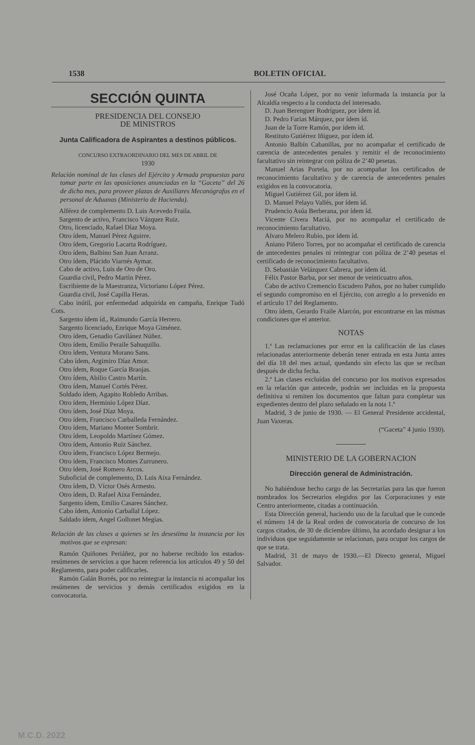1538 BOLETIN OFICIAL
SECCIÓN QUINTA
PRESIDENCIA DEL CONSEJO
DE MINISTROS
Junta Calificadora de Aspirantes a destinos públicos.
CONCURSO EXTRAORDINARIO DEL MES DE ABRIL DE
1930
Relación nominal de las clases del Ejército y Armada propuestas para tomar parte en las oposiciones anunciadas en la “Gaceta” del 26 de dicho mes, para proveer plazas de Auxiliares Mecanógrafos en el personal de Aduanas (Ministerio de Hacienda).
Alférez de complemento D. Luis Acevedo Fraila.
Sargento de activo, Francisco Vázquez Ruiz.
Otro, licenciado, Rafael Díaz Moya.
Otro ídem, Manuel Pérez Aguirre.
Otro ídem, Gregorio Lacarta Rodríguez.
Otro ídem, Balbino San Juan Arranz.
Otro ídem, Plácido Viarnés Aymar.
Cabo de activo, Luis de Oro de Oro.
Guardia civil, Pedro Martín Pérez.
Escribiente de la Maestranza, Victoriano López Pérez.
Guardia civil, José Capilla Heras.
Cabo inútil, por enfermedad adquirida en campaña, Enrique Tudó Cots.
Sargento ídem íd., Raimundo García Herrero.
Sargento licenciado, Enrique Moya Giménez.
Otro ídem, Genadio Gavilánez Núñez.
Otro ídem, Emilio Peraile Sahuquillo.
Otro ídem, Ventura Morano Sans.
Cabo ídem, Argimiro Díaz Amor.
Otro ídem, Roque García Braojas.
Otro ídem, Abilio Castro Martín.
Otro ídem, Manuel Cortés Pérez.
Soldado ídem, Agapito Robledo Arribas.
Otro ídem, Herminio López Díaz.
Otro ídem, José Díaz Moya.
Otro ídem, Francisco Carballeda Fernández.
Otro ídem, Mariano Monter Sombrir.
Otro ídem, Leopoldo Martínez Gómez.
Otro ídem, Antonio Ruiz Sánchez.
Otro ídem, Francisco López Bermejo.
Otro ídem, Francisco Montes Zurrunero.
Otro ídem, José Romero Arcos.
Suboficial de complemento, D. Luis Aixa Fernández.
Otro ídem, D. Víctor Osés Armesto.
Otro ídem, D. Rafael Aixa Fernández.
Sargento ídem, Emilio Casares Sánchez.
Cabo ídem, Antonio Carballal López.
Saldado ídem, Angel Gollonet Megías.
Relación de las clases a quienes se les desestima la instancia por los motivos que se expresan:
Ramón Quiñones Periáñez, por no haberse recibido los estados-resúmenes de servicios a que hacen referencia los artículos 49 y 50 del Reglamento, para poder calificarles.
Ramón Galán Borrés, por no reintegrar la instancia ni acompañar los resúmenes de servicios y demás certificados exigidos en la convocatoria.
José Ocaña López, por no venir informada la instancia por la Alcaldía respecto a la conducta del interesado.
D. Juan Berenguer Rodríguez, por ídem íd.
D. Pedro Farias Márquez, por ídem íd.
Juan de la Torre Ramón, por ídem íd.
Restituto Gutiérrez Iñiguez, por ídem íd.
Antonio Balbín Cabanillas, por no acompañar el certificado de carencia de antecedentes penales y remitir el de reconocimiento facultativo sin reintegrar con póliza de 2’40 pesetas.
Manuel Arias Portela, por no acompañar los certificados de reconocimiento facultativo y de carencia de antecedentes penales exigidos en la convocatoria.
Miguel Gutiérrez Gil, por ídem íd.
D. Manuel Pelayo Vallés, por ídem íd.
Prudencio Asúa Berberana, por ídem íd.
Vicente Civera Maciá, por no acompañar el certificado de reconocimiento facultativo.
Alvaro Melero Rubio, por ídem íd.
Aniano Piñero Torres, por no acompañar el certificado de carencia de antecedentes penales ni reintegrar con póliza de 2’40 pesetas el certificado de reconocimiento facultativo.
D. Sebastián Velázquez Cabrera, por ídem íd.
Félix Pastor Barba, por ser menor de veinticuatro años.
Cabo de activo Cremencio Escudero Paños, por no haber cumplido el segundo compromiso en el Ejército, con arreglo a lo prevenido en el artículo 17 del Reglamento.
Otro ídem, Gerardo Fraile Alarcón, por encontrarse en las mismas condiciones que el anterior.
NOTAS
1.ª Las reclamaciones por error en la calificación de las clases relacionadas anteriormente deberán tener entrada en esta Junta antes del día 18 del mes actual, quedando sin efecto las que se reciban después de dicha fecha.
2.ª Las clases excluídas del concurso por los motivos expresados en la relación que antecede, podrán ser incluidas en la propuesta definitiva si remiten los documentos que faltan para completar sus expedientes dentro del plazo señalado en la nota 1.ª
Madrid, 3 de junio de 1930. — El General Presidente accidental, Juan Vaxeras.
(“Gaceta” 4 junio 1930).
MINISTERIO DE LA GOBERNACION
Dirección general de Administración.
No habiéndose hecho cargo de las Secretarías para las que fueron nombrados los Secretarios elegidos por las Corporaciones y este Centro anteriormente, citadas a continuación.
Esta Dirección general, haciendo uso de la facultad que le concede el número 14 de la Real orden de convocatoria de concurso de los cargos citados, de 30 de diciembre último, ha acordado designar a los individuos que seguidamente se relacionan, para ocupar los cargos de que se trata.
Madrid, 31 de mayo de 1930.—El Directo general, Miguel Salvador.
M.C.D. 2022